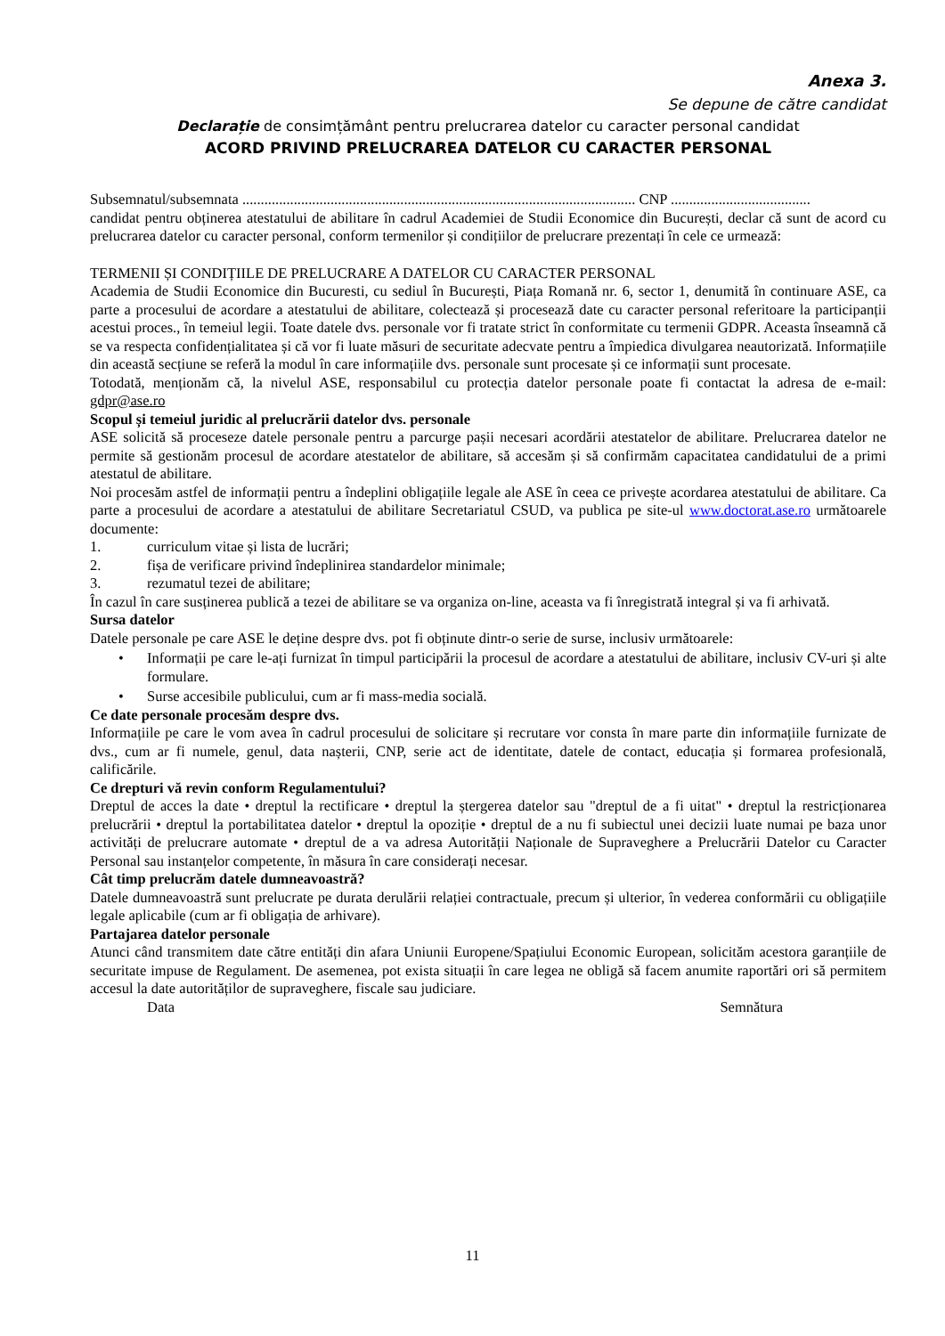Anexa 3.
Se depune de către candidat
Declarație de consimțământ pentru prelucrarea datelor cu caracter personal candidat
ACORD PRIVIND PRELUCRAREA DATELOR CU CARACTER PERSONAL
Subsemnatul/subsemnata ........................................................................................................... CNP ......................................
candidat pentru obținerea atestatului de abilitare în cadrul Academiei de Studii Economice din București, declar că sunt de acord cu prelucrarea datelor cu caracter personal, conform termenilor și condițiilor de prelucrare prezentați în cele ce urmează:
TERMENII ȘI CONDIȚIILE DE PRELUCRARE A DATELOR CU CARACTER PERSONAL
Academia de Studii Economice din Bucuresti, cu sediul în București, Piața Romană nr. 6, sector 1, denumită în continuare ASE, ca parte a procesului de acordare a atestatului de abilitare, colectează și procesează date cu caracter personal referitoare la participanții acestui proces., în temeiul legii. Toate datele dvs. personale vor fi tratate strict în conformitate cu termenii GDPR. Aceasta înseamnă că se va respecta confidențialitatea și că vor fi luate măsuri de securitate adecvate pentru a împiedica divulgarea neautorizată. Informațiile din această secțiune se referă la modul în care informațiile dvs. personale sunt procesate și ce informații sunt procesate.
Totodată, menționăm că, la nivelul ASE, responsabilul cu protecția datelor personale poate fi contactat la adresa de e-mail: gdpr@ase.ro
Scopul și temeiul juridic al prelucrării datelor dvs. personale
ASE solicită să proceseze datele personale pentru a parcurge pașii necesari acordării atestatelor de abilitare. Prelucrarea datelor ne permite să gestionăm procesul de acordare atestatelor de abilitare, să accesăm și să confirmăm capacitatea candidatului de a primi atestatul de abilitare.
Noi procesăm astfel de informații pentru a îndeplini obligațiile legale ale ASE în ceea ce privește acordarea atestatului de abilitare. Ca parte a procesului de acordare a atestatului de abilitare Secretariatul CSUD, va publica pe site-ul www.doctorat.ase.ro următoarele documente:
1. curriculum vitae și lista de lucrări;
2. fișa de verificare privind îndeplinirea standardelor minimale;
3. rezumatul tezei de abilitare;
În cazul în care susținerea publică a tezei de abilitare se va organiza on-line, aceasta va fi înregistrată integral și va fi arhivată.
Sursa datelor
Datele personale pe care ASE le deține despre dvs. pot fi obținute dintr-o serie de surse, inclusiv următoarele:
• Informații pe care le-ați furnizat în timpul participării la procesul de acordare a atestatului de abilitare, inclusiv CV-uri și alte formulare.
• Surse accesibile publicului, cum ar fi mass-media socială.
Ce date personale procesăm despre dvs.
Informațiile pe care le vom avea în cadrul procesului de solicitare și recrutare vor consta în mare parte din informațiile furnizate de dvs., cum ar fi numele, genul, data nașterii, CNP, serie act de identitate, datele de contact, educația și formarea profesională, calificările.
Ce drepturi vă revin conform Regulamentului?
Dreptul de acces la date • dreptul la rectificare • dreptul la ștergerea datelor sau "dreptul de a fi uitat" • dreptul la restricționarea prelucrării • dreptul la portabilitatea datelor • dreptul la opoziție • dreptul de a nu fi subiectul unei decizii luate numai pe baza unor activități de prelucrare automate • dreptul de a va adresa Autorității Naționale de Supraveghere a Prelucrării Datelor cu Caracter Personal sau instanțelor competente, în măsura în care considerați necesar.
Cât timp prelucrăm datele dumneavoastră?
Datele dumneavoastră sunt prelucrate pe durata derulării relației contractuale, precum și ulterior, în vederea conformării cu obligațiile legale aplicabile (cum ar fi obligația de arhivare).
Partajarea datelor personale
Atunci când transmitem date către entități din afara Uniunii Europene/Spațiului Economic European, solicităm acestora garanțiile de securitate impuse de Regulament. De asemenea, pot exista situații în care legea ne obligă să facem anumite raportări ori să permitem accesul la date autorităților de supraveghere, fiscale sau judiciare.
Data Semnătura
11